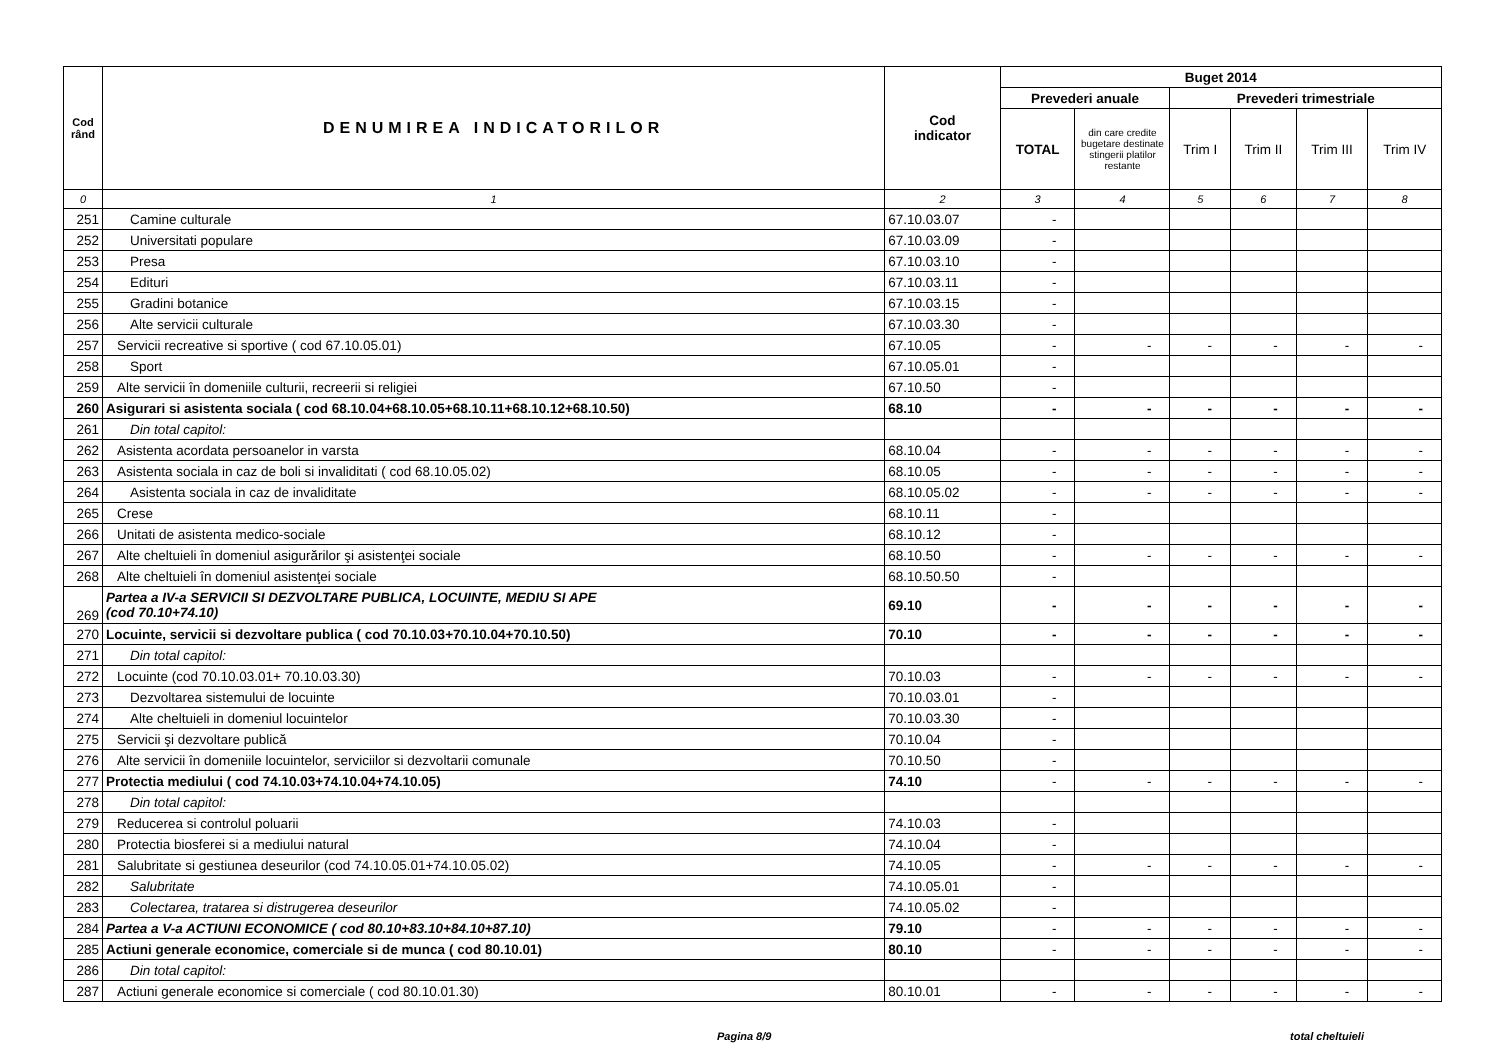| Cod rând | DENUMIREA INDICATORILOR | Cod indicator | Buget 2014 | | | | | |
| --- | --- | --- | --- | --- | --- | --- | --- | --- |
| | | | Prevederi anuale | | Prevederi trimestriale | | | |
| | | | TOTAL | din care credite bugetare destinate stingerii platilor restante | Trim I | Trim II | Trim III | Trim IV |
| 0 | 1 | 2 | 3 | 4 | 5 | 6 | 7 | 8 |
| 251 | Camine culturale | 67.10.03.07 | - | | | | | |
| 252 | Universitati populare | 67.10.03.09 | - | | | | | |
| 253 | Presa | 67.10.03.10 | - | | | | | |
| 254 | Edituri | 67.10.03.11 | - | | | | | |
| 255 | Gradini botanice | 67.10.03.15 | - | | | | | |
| 256 | Alte servicii culturale | 67.10.03.30 | - | | | | | |
| 257 | Servicii recreative si sportive ( cod 67.10.05.01) | 67.10.05 | - | - | - | - | - | - |
| 258 | Sport | 67.10.05.01 | - | | | | | |
| 259 | Alte servicii în domeniile culturii, recreerii si religiei | 67.10.50 | - | | | | | |
| 260 | Asigurari si asistenta sociala ( cod 68.10.04+68.10.05+68.10.11+68.10.12+68.10.50) | 68.10 | - | - | - | - | - | - |
| 261 | Din total capitol: | | | | | | | |
| 262 | Asistenta acordata persoanelor in varsta | 68.10.04 | - | - | - | - | - | - |
| 263 | Asistenta sociala in caz de boli si invaliditati ( cod 68.10.05.02) | 68.10.05 | - | - | - | - | - | - |
| 264 | Asistenta sociala in caz de invaliditate | 68.10.05.02 | - | - | - | - | - | - |
| 265 | Crese | 68.10.11 | - | | | | | |
| 266 | Unitati de asistenta medico-sociale | 68.10.12 | - | | | | | |
| 267 | Alte cheltuieli în domeniul asigurărilor şi asistenţei sociale | 68.10.50 | - | - | - | - | - | - |
| 268 | Alte cheltuieli în domeniul asistenţei sociale | 68.10.50.50 | - | | | | | |
| 269 | Partea a IV-a SERVICII SI DEZVOLTARE PUBLICA, LOCUINTE, MEDIU SI APE (cod 70.10+74.10) | 69.10 | - | - | - | - | - | - |
| 270 | Locuinte, servicii si dezvoltare publica ( cod 70.10.03+70.10.04+70.10.50) | 70.10 | - | - | - | - | - | - |
| 271 | Din total capitol: | | | | | | | |
| 272 | Locuinte (cod 70.10.03.01+ 70.10.03.30) | 70.10.03 | - | - | - | - | - | - |
| 273 | Dezvoltarea sistemului de locuinte | 70.10.03.01 | - | | | | | |
| 274 | Alte cheltuieli in domeniul locuintelor | 70.10.03.30 | - | | | | | |
| 275 | Servicii şi dezvoltare publică | 70.10.04 | - | | | | | |
| 276 | Alte servicii în domeniile locuintelor, serviciilor si dezvoltarii comunale | 70.10.50 | - | | | | | |
| 277 | Protectia mediului ( cod 74.10.03+74.10.04+74.10.05) | 74.10 | - | - | - | - | - | - |
| 278 | Din total capitol: | | | | | | | |
| 279 | Reducerea si controlul poluarii | 74.10.03 | - | | | | | |
| 280 | Protectia biosferei si a mediului natural | 74.10.04 | - | | | | | |
| 281 | Salubritate si gestiunea deseurilor (cod 74.10.05.01+74.10.05.02) | 74.10.05 | - | - | - | - | - | - |
| 282 | Salubritate | 74.10.05.01 | - | | | | | |
| 283 | Colectarea, tratarea si distrugerea deseurilor | 74.10.05.02 | - | | | | | |
| 284 | Partea a V-a ACTIUNI ECONOMICE ( cod 80.10+83.10+84.10+87.10) | 79.10 | - | - | - | - | - | - |
| 285 | Actiuni generale economice, comerciale si de munca ( cod 80.10.01) | 80.10 | - | - | - | - | - | - |
| 286 | Din total capitol: | | | | | | | |
| 287 | Actiuni generale economice si comerciale ( cod 80.10.01.30) | 80.10.01 | - | - | - | - | - | - |
Pagina 8/9 total cheltuieli